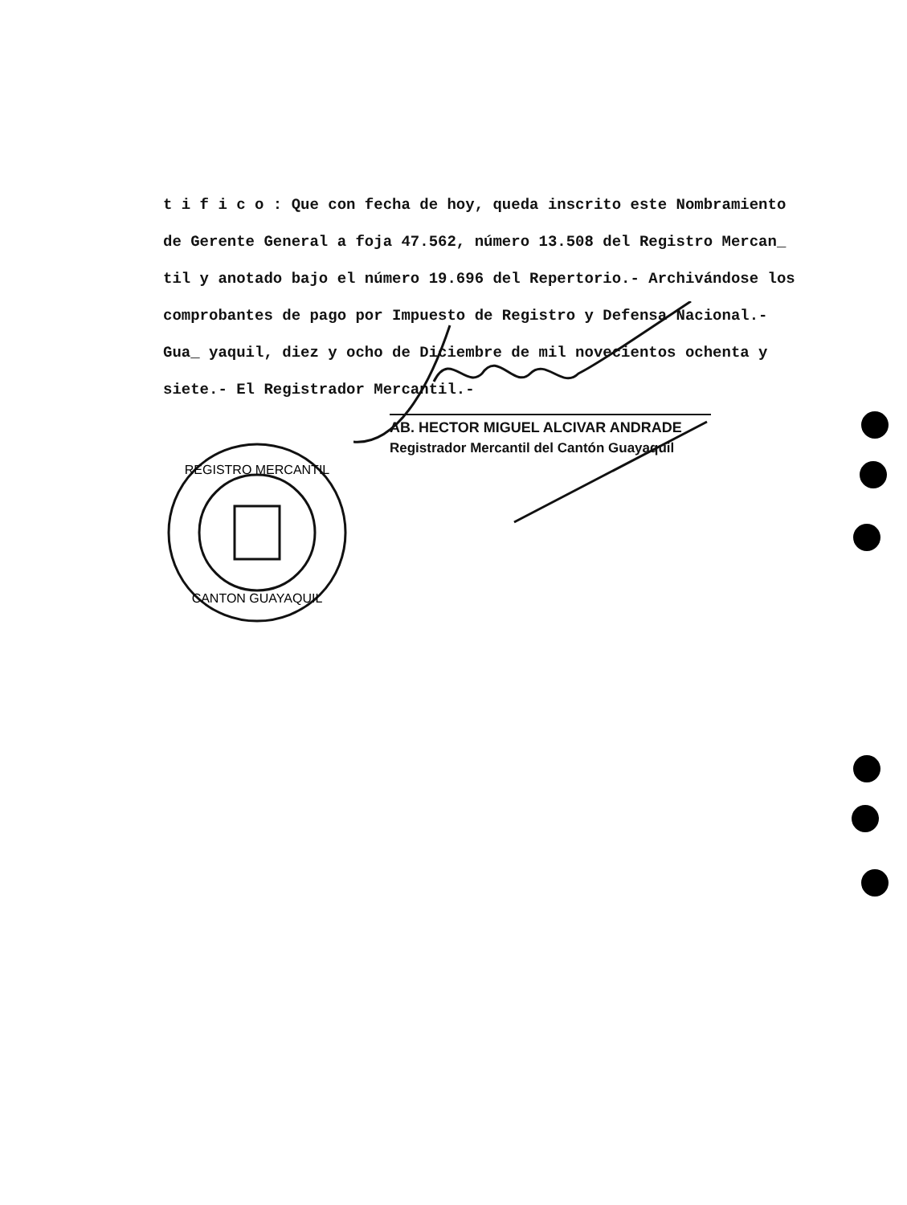t i f i c o : Que con fecha de hoy, queda inscrito este Nombramiento de Gerente General a foja 47.562, número 13.508 del Registro Mercan_ til y anotado bajo el número 19.696 del Repertorio.- Archivándose los comprobantes de pago por Impuesto de Registro y Defensa Nacional.-Gua_ yaquil, diez y ocho de Diciembre de mil novecientos ochenta y siete.- El Registrador Mercantil.-
AB. HECTOR MIGUEL ALCIVAR ANDRADE
Registrador Mercantil del Cantón Guayaquil
REGISTRO MERCANTIL
CANTON GUAYAQUIL